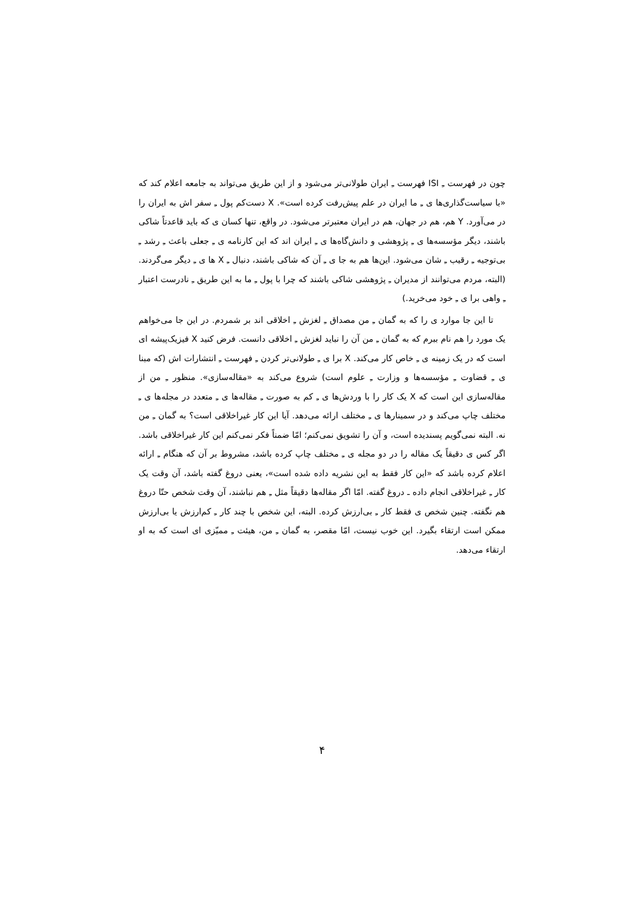چون در فهرست ـِ ISI فهرست ـِ ایران طولانی‌تر می‌شود و از این طریق می‌تواند به جامعه اعلام کند که «با سیاست‌گذاری‌ها ی ـِ ما ایران در علم پیش‌رفت کرده است». X دست‌کم پول ـِ سفر اش به ایران را در می‌آورد. Y هم، هم در جهان، هم در ایران معتبرتر می‌شود. در واقع، تنها کسان ی که باید قاعدتاً شاکی باشند، دیگر مؤسسه‌ها ی ـِ پژوهشی و دانش‌گاه‌ها ی ـِ ایران اند که این کارنامه ی ـِ جعلی باعث ـِ رشد ـِ بی‌توجیه ـِ رقیب ـِ شان می‌شود. این‌ها هم به جا ی ـِ آن که شاکی باشند، دنبال ـِ X ها ی ـِ دیگر می‌گردند. (البته، مردم می‌توانند از مدیران ـِ پژوهشی شاکی باشند که چرا با پول ـِ ما به این طریق ـِ نادرست اعتبار ـِ واهی برا ی ـِ خود می‌خرید.)
تا این جا موارد ی را که به گمان ـِ من مصداق ـِ لغزش ـِ اخلاقی اند بر شمردم. در این جا می‌خواهم یک مورد را هم نام ببرم که به گمان ـِ من آن را نباید لغزش ـِ اخلاقی دانست. فرض کنید X فیزیک‌پیشه ای است که در یک زمینه ی ـِ خاص کار می‌کند. X برا ی ـِ طولانی‌تر کردن ـِ فهرست ـِ انتشارات اش (که مبنا ی ـِ قضاوت ـِ مؤسسه‌ها و وزارت ـِ علوم است) شروع می‌کند به «مقاله‌سازی». منظور ـِ من از مقاله‌سازی این است که X یک کار را با وردش‌ها ی ـِ کم به صورت ـِ مقاله‌ها ی ـِ متعدد در مجله‌ها ی ـِ مختلف چاپ می‌کند و در سمینارها ی ـِ مختلف ارائه می‌دهد. آیا این کار غیراخلاقی است؟ به گمان ـِ من نه. البته نمی‌گویم پسندیده است، و آن را تشویق نمی‌کنم؛ امّا ضمناً فکر نمی‌کنم این کار غیراخلاقی باشد. اگر کس ی دقیقاً یک مقاله را در دو مجله ی ـِ مختلف چاپ کرده باشد، مشروط بر آن که هنگام ـِ ارائه اعلام کرده باشد که «این کار فقط به این نشریه داده شده است»، یعنی دروغ گفته باشد، آن وقت یک کار ـِ غیراخلاقی انجام داده ـ دروغ گفته. امّا اگر مقاله‌ها دقیقاً مثل ـِ هم نباشند، آن وقت شخص حتّا دروغ هم نگفته. چنین شخص ی فقط کار ـِ بی‌ارزش کرده. البته، این شخص با چند کار ـِ کم‌ارزش یا بی‌ارزش ممکن است ارتقاء بگیرد. این خوب نیست، امّا مقصر، به گمان ـِ من، هیئت ـِ ممیّزی ای است که به او ارتقاء می‌دهد.
۴